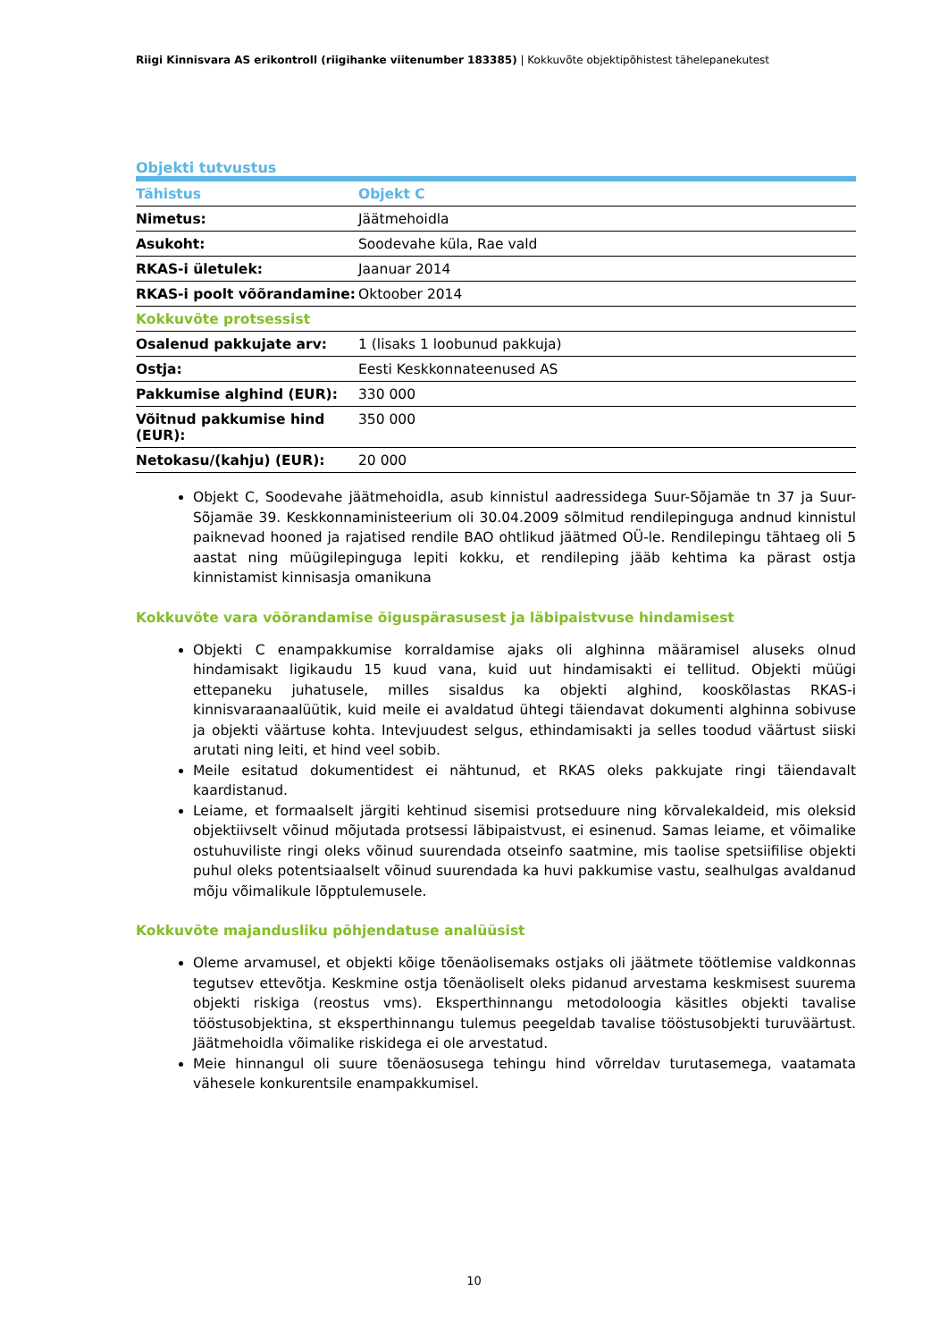Riigi Kinnisvara AS erikontroll (riigihanke viitenumber 183385) | Kokkuvõte objektipõhistest tähelepanekutest
Objekti tutvustus
| Tähistus | Objekt C |
| --- | --- |
| Nimetus: | Jäätmehoidla |
| Asukoht: | Soodevahe küla, Rae vald |
| RKAS-i ületulek: | Jaanuar 2014 |
| RKAS-i poolt võõrandamine: | Oktoober 2014 |
| Kokkuvõte protsessist | |
| Osalenud pakkujate arv: | 1 (lisaks 1 loobunud pakkuja) |
| Ostja: | Eesti Keskkonnateenused AS |
| Pakkumise alghind (EUR): | 330 000 |
| Võitnud pakkumise hind (EUR): | 350 000 |
| Netokasu/(kahju) (EUR): | 20 000 |
Objekt C, Soodevahe jäätmehoidla, asub kinnistul aadressidega Suur-Sõjamäe tn 37 ja Suur-Sõjamäe 39. Keskkonnaministeerium oli 30.04.2009 sõlmitud rendilepinguga andnud kinnistul paiknevad hooned ja rajatised rendile BAO ohtlikud jäätmed OÜ-le. Rendilepingu tähtaeg oli 5 aastat ning müügilepinguga lepiti kokku, et rendileping jääb kehtima ka pärast ostja kinnistamist kinnisasja omanikuna
Kokkuvõte vara võõrandamise õiguspärasusest ja läbipaistvuse hindamisest
Objekti C enampakkumise korraldamise ajaks oli alghinna määramisel aluseks olnud hindamisakt ligikaudu 15 kuud vana, kuid uut hindamisakti ei tellitud. Objekti müügi ettepaneku juhatusele, milles sisaldus ka objekti alghind, kooskõlastas RKAS-i kinnisvaraanaalüütik, kuid meile ei avaldatud ühtegi täiendavat dokumenti alghinna sobivuse ja objekti väärtuse kohta. Intevjuudest selgus, ethindamisakti ja selles toodud väärtust siiski arutati ning leiti, et hind veel sobib.
Meile esitatud dokumentidest ei nähtunud, et RKAS oleks pakkujate ringi täiendavalt kaardistanud.
Leiame, et formaalselt järgiti kehtinud sisemisi protseduure ning kõrvalekaldeid, mis oleksid objektiivselt võinud mõjutada protsessi läbipaistvust, ei esinenud. Samas leiame, et võimalike ostuhuviliste ringi oleks võinud suurendada otseinfo saatmine, mis taolise spetsiifilise objekti puhul oleks potentsiaalselt võinud suurendada ka huvi pakkumise vastu, sealhulgas avaldanud mõju võimalikule lõpptulemusele.
Kokkuvõte majandusliku põhjendatuse analüüsist
Oleme arvamusel, et objekti kõige tõenäolisemaks ostjaks oli jäätmete töötlemise valdkonnas tegutsev ettevõtja. Keskmine ostja tõenäoliselt oleks pidanud arvestama keskmisest suurema objekti riskiga (reostus vms). Eksperthinnangu metodoloogia käsitles objekti tavalise tööstusobjektina, st eksperthinnangu tulemus peegeldab tavalise tööstusobjekti turuväärtust. Jäätmehoidla võimalike riskidega ei ole arvestatud.
Meie hinnangul oli suure tõenäosusega tehingu hind võrreldav turutasemega, vaatamata vähesele konkurentsile enampakkumisel.
10